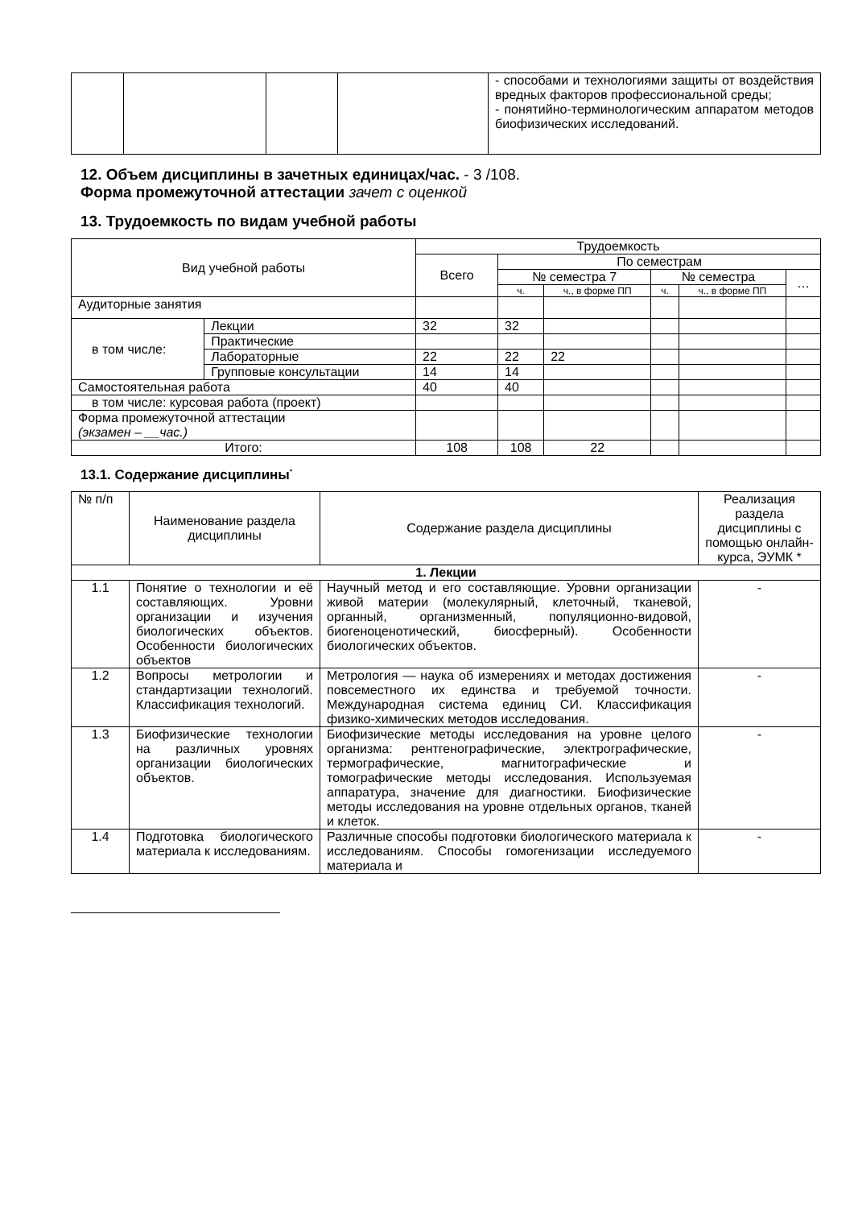| | | | | - способами и технологиями защиты от воздействия вредных факторов профессиональной среды; - понятийно-терминологическим аппаратом методов биофизических исследований. |
12. Объем дисциплины в зачетных единицах/час. - 3 /108.
Форма промежуточной аттестации зачет с оценкой
13. Трудоемкость по видам учебной работы
| Вид учебной работы | | Трудоемкость | | | | | |
| | | Всего | По семестрам | | | | |
| | | | № семестра 7 | | № семестра | | … |
| | | | ч. | ч., в форме ПП | ч. | ч., в форме ПП | |
| Аудиторные занятия | | | | | | | |
| в том числе: | Лекции | 32 | 32 | | | | |
| | Практические | | | | | | |
| | Лабораторные | 22 | 22 | 22 | | | |
| | Групповые консультации | 14 | 14 | | | | |
| Самостоятельная работа | | 40 | 40 | | | | |
| в том числе: курсовая работа (проект) | | | | | | | |
| Форма промежуточной аттестации (экзамен – __час.) | | | | | | | |
| Итого: | | 108 | 108 | 22 | | | |
13.1. Содержание дисциплины<sup>*</sup>
| № п/п | Наименование раздела дисциплины | Содержание раздела дисциплины | Реализация раздела дисциплины с помощью онлайн-курса, ЭУМК * |
| 1. Лекции | | | |
| 1.1 | Понятие о технологии и её составляющих. Уровни организации и изучения биологических объектов. Особенности биологических объектов | Научный метод и его составляющие. Уровни организации живой материи (молекулярный, клеточный, тканевой, органный, организменный, популяционно-видовой, биогеноценотический, биосферный). Особенности биологических объектов. | - |
| 1.2 | Вопросы метрологии и стандартизации технологий. Классификация технологий. | Метрология — наука об измерениях и методах достижения повсеместного их единства и требуемой точности. Международная система единиц СИ. Классификация физико-химических методов исследования. | - |
| 1.3 | Биофизические технологии на различных уровнях организации биологических объектов. | Биофизические методы исследования на уровне целого организма: рентгенографические, электрографические, термографические, магнитографические и томографические методы исследования. Используемая аппаратура, значение для диагностики. Биофизические методы исследования на уровне отдельных органов, тканей и клеток. | - |
| 1.4 | Подготовка биологического материала к исследованиям. | Различные способы подготовки биологического материала к исследованиям. Способы гомогенизации исследуемого материала и | - |